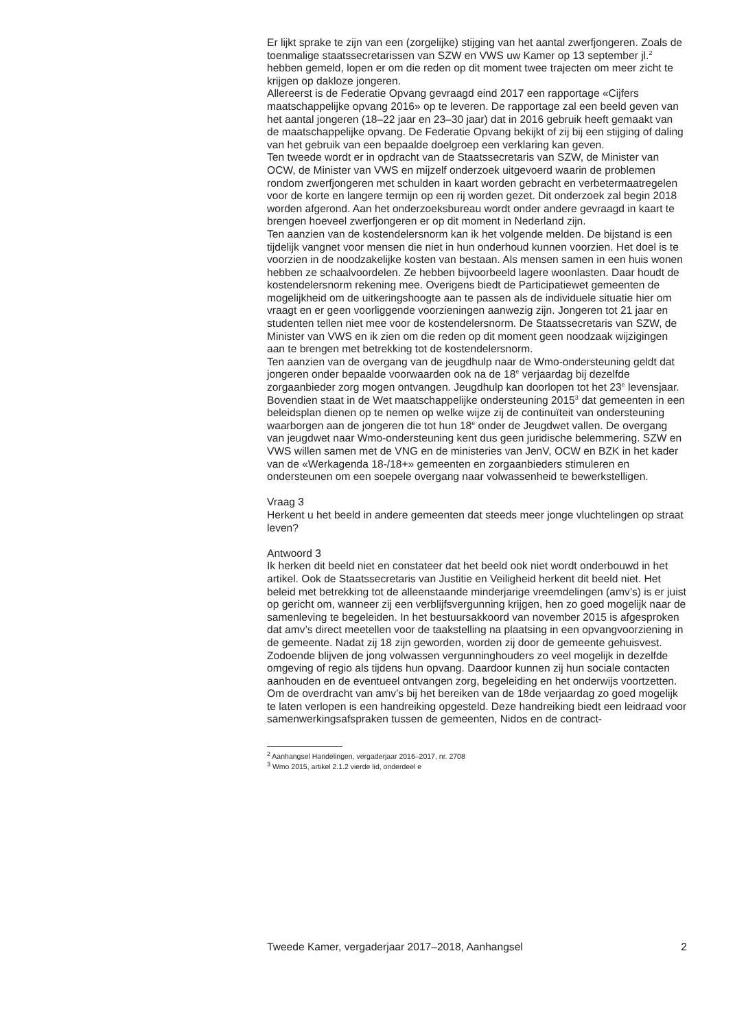Er lijkt sprake te zijn van een (zorgelijke) stijging van het aantal zwerfjongeren. Zoals de toenmalige staatssecretarissen van SZW en VWS uw Kamer op 13 september jl.<sup>2</sup> hebben gemeld, lopen er om die reden op dit moment twee trajecten om meer zicht te krijgen op dakloze jongeren.
Allereerst is de Federatie Opvang gevraagd eind 2017 een rapportage «Cijfers maatschappelijke opvang 2016» op te leveren. De rapportage zal een beeld geven van het aantal jongeren (18–22 jaar en 23–30 jaar) dat in 2016 gebruik heeft gemaakt van de maatschappelijke opvang. De Federatie Opvang bekijkt of zij bij een stijging of daling van het gebruik van een bepaalde doelgroep een verklaring kan geven.
Ten tweede wordt er in opdracht van de Staatssecretaris van SZW, de Minister van OCW, de Minister van VWS en mijzelf onderzoek uitgevoerd waarin de problemen rondom zwerfjongeren met schulden in kaart worden gebracht en verbetermaatregelen voor de korte en langere termijn op een rij worden gezet. Dit onderzoek zal begin 2018 worden afgerond. Aan het onderzoeksbureau wordt onder andere gevraagd in kaart te brengen hoeveel zwerfjongeren er op dit moment in Nederland zijn.
Ten aanzien van de kostendelersnorm kan ik het volgende melden. De bijstand is een tijdelijk vangnet voor mensen die niet in hun onderhoud kunnen voorzien. Het doel is te voorzien in de noodzakelijke kosten van bestaan. Als mensen samen in een huis wonen hebben ze schaalvoordelen. Ze hebben bijvoorbeeld lagere woonlasten. Daar houdt de kostendelersnorm rekening mee. Overigens biedt de Participatiewet gemeenten de mogelijkheid om de uitkeringshoogte aan te passen als de individuele situatie hier om vraagt en er geen voorliggende voorzieningen aanwezig zijn. Jongeren tot 21 jaar en studenten tellen niet mee voor de kostendelersnorm. De Staatssecretaris van SZW, de Minister van VWS en ik zien om die reden op dit moment geen noodzaak wijzigingen aan te brengen met betrekking tot de kostendelersnorm.
Ten aanzien van de overgang van de jeugdhulp naar de Wmo-ondersteuning geldt dat jongeren onder bepaalde voorwaarden ook na de 18<sup>e</sup> verjaardag bij dezelfde zorgaanbieder zorg mogen ontvangen. Jeugdhulp kan doorlopen tot het 23<sup>e</sup> levensjaar. Bovendien staat in de Wet maatschappelijke ondersteuning 2015<sup>3</sup> dat gemeenten in een beleidsplan dienen op te nemen op welke wijze zij de continuïteit van ondersteuning waarborgen aan de jongeren die tot hun 18<sup>e</sup> onder de Jeugdwet vallen. De overgang van jeugdwet naar Wmo-ondersteuning kent dus geen juridische belemmering. SZW en VWS willen samen met de VNG en de ministeries van JenV, OCW en BZK in het kader van de «Werkagenda 18-/18+» gemeenten en zorgaanbieders stimuleren en ondersteunen om een soepele overgang naar volwassenheid te bewerkstelligen.
Vraag 3
Herkent u het beeld in andere gemeenten dat steeds meer jonge vluchtelingen op straat leven?
Antwoord 3
Ik herken dit beeld niet en constateer dat het beeld ook niet wordt onderbouwd in het artikel. Ook de Staatssecretaris van Justitie en Veiligheid herkent dit beeld niet. Het beleid met betrekking tot de alleenstaande minderjarige vreemdelingen (amv’s) is er juist op gericht om, wanneer zij een verblijfsvergunning krijgen, hen zo goed mogelijk naar de samenleving te begeleiden. In het bestuursakkoord van november 2015 is afgesproken dat amv’s direct meetellen voor de taakstelling na plaatsing in een opvangvoorziening in de gemeente. Nadat zij 18 zijn geworden, worden zij door de gemeente gehuisvest. Zodoende blijven de jong volwassen vergunninghouders zo veel mogelijk in dezelfde omgeving of regio als tijdens hun opvang. Daardoor kunnen zij hun sociale contacten aanhouden en de eventueel ontvangen zorg, begeleiding en het onderwijs voortzetten. Om de overdracht van amv’s bij het bereiken van de 18de verjaardag zo goed mogelijk te laten verlopen is een handreiking opgesteld. Deze handreiking biedt een leidraad voor samenwerkingsafspraken tussen de gemeenten, Nidos en de contract-
<sup>2</sup> Aanhangsel Handelingen, vergaderjaar 2016–2017, nr. 2708
<sup>3</sup> Wmo 2015, artikel 2.1.2 vierde lid, onderdeel e
Tweede Kamer, vergaderjaar 2017–2018, Aanhangsel 2